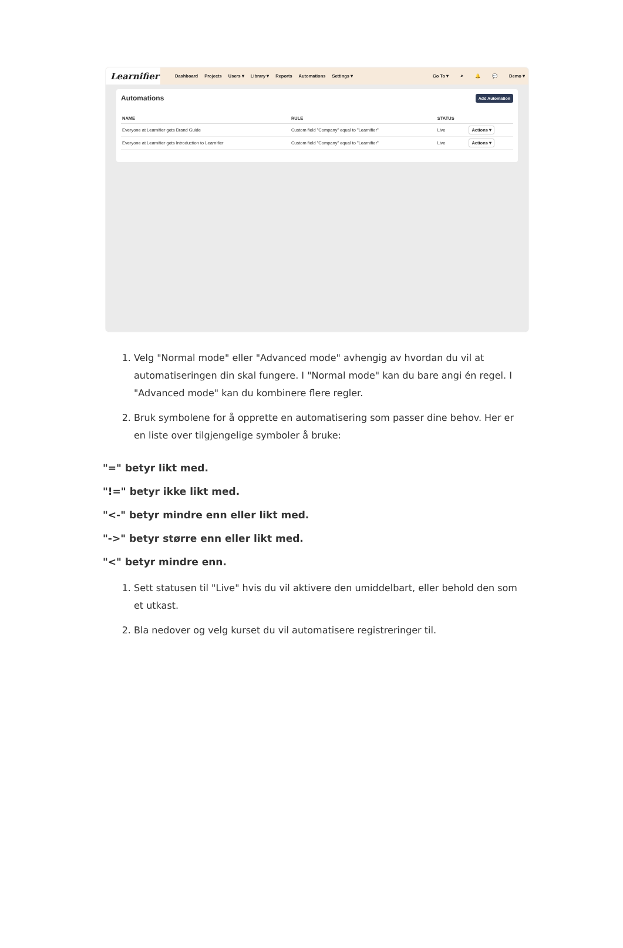Learnifier
Dashboard Projects Users ▾ Library ▾ Reports Automations Settings ▾ Go To ▾ ⌕ 🔔 💬 Demo ▾
Automations Add Automation
| NAME | RULE | STATUS | |
| --- | --- | --- | --- |
| Everyone at Learnifier gets Brand Guide | Custom field "Company" equal to "Learnifier" | Live | Actions ▾ |
| Everyone at Learnifier gets Introduction to Learnifier | Custom field "Company" equal to "Learnifier" | Live | Actions ▾ |
1. Velg "Normal mode" eller "Advanced mode" avhengig av hvordan du vil at automatiseringen din skal fungere. I "Normal mode" kan du bare angi én regel. I "Advanced mode" kan du kombinere flere regler.
2. Bruk symbolene for å opprette en automatisering som passer dine behov. Her er en liste over tilgjengelige symboler å bruke:
"=" betyr likt med.
"!=" betyr ikke likt med.
"<-" betyr mindre enn eller likt med.
"->" betyr større enn eller likt med.
"<" betyr mindre enn.
1. Sett statusen til "Live" hvis du vil aktivere den umiddelbart, eller behold den som et utkast.
2. Bla nedover og velg kurset du vil automatisere registreringer til.